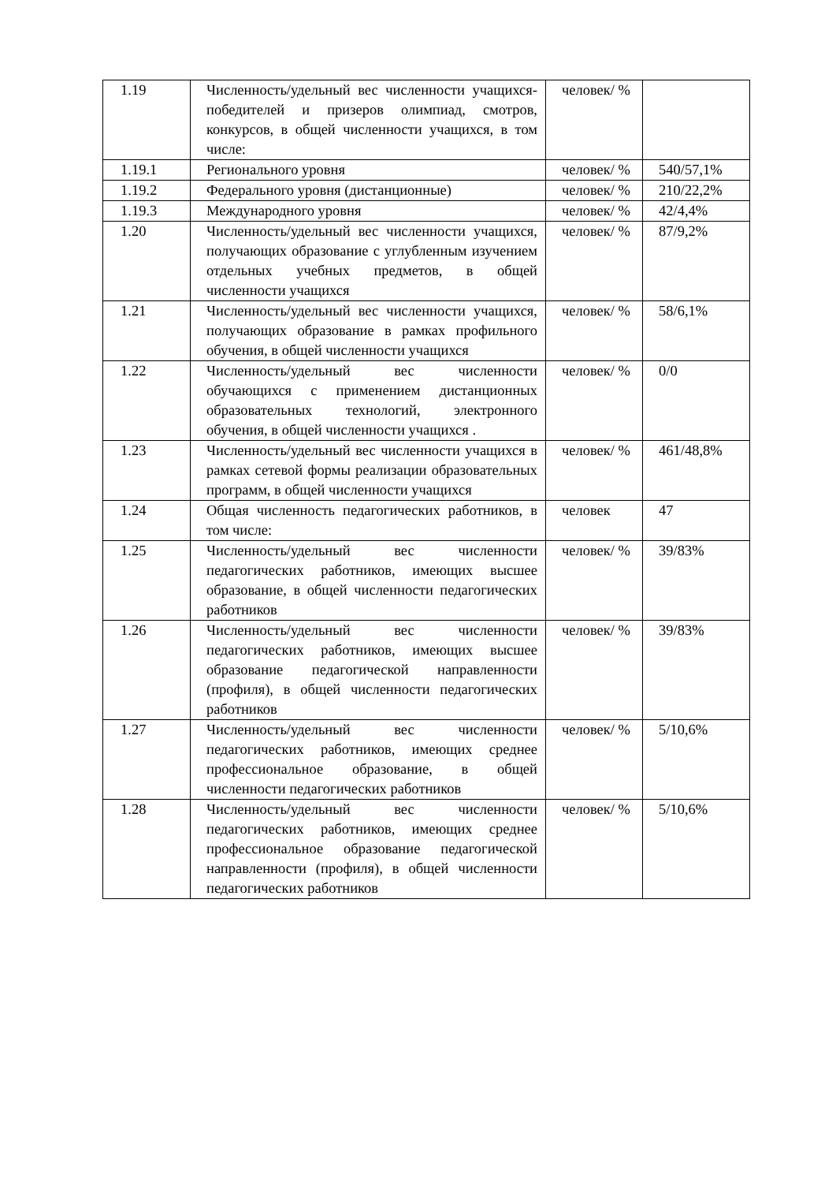| 1.19 | Численность/удельный вес численности учащихся-победителей и призеров олимпиад, смотров, конкурсов, в общей численности учащихся, в том числе: | человек/ % | |
| 1.19.1 | Регионального уровня | человек/ % | 540/57,1% |
| 1.19.2 | Федерального уровня (дистанционные) | человек/ % | 210/22,2% |
| 1.19.3 | Международного уровня | человек/ % | 42/4,4% |
| 1.20 | Численность/удельный вес численности учащихся, получающих образование с углубленным изучением отдельных учебных предметов, в общей численности учащихся | человек/ % | 87/9,2% |
| 1.21 | Численность/удельный вес численности учащихся, получающих образование в рамках профильного обучения, в общей численности учащихся | человек/ % | 58/6,1% |
| 1.22 | Численность/удельный вес численности обучающихся с применением дистанционных образовательных технологий, электронного обучения, в общей численности учащихся . | человек/ % | 0/0 |
| 1.23 | Численность/удельный вес численности учащихся в рамках сетевой формы реализации образовательных программ, в общей численности учащихся | человек/ % | 461/48,8% |
| 1.24 | Общая численность педагогических работников, в том числе: | человек | 47 |
| 1.25 | Численность/удельный вес численности педагогических работников, имеющих высшее образование, в общей численности педагогических работников | человек/ % | 39/83% |
| 1.26 | Численность/удельный вес численности педагогических работников, имеющих высшее образование педагогической направленности (профиля), в общей численности педагогических работников | человек/ % | 39/83% |
| 1.27 | Численность/удельный вес численности педагогических работников, имеющих среднее профессиональное образование, в общей численности педагогических работников | человек/ % | 5/10,6% |
| 1.28 | Численность/удельный вес численности педагогических работников, имеющих среднее профессиональное образование педагогической направленности (профиля), в общей численности педагогических работников | человек/ % | 5/10,6% |